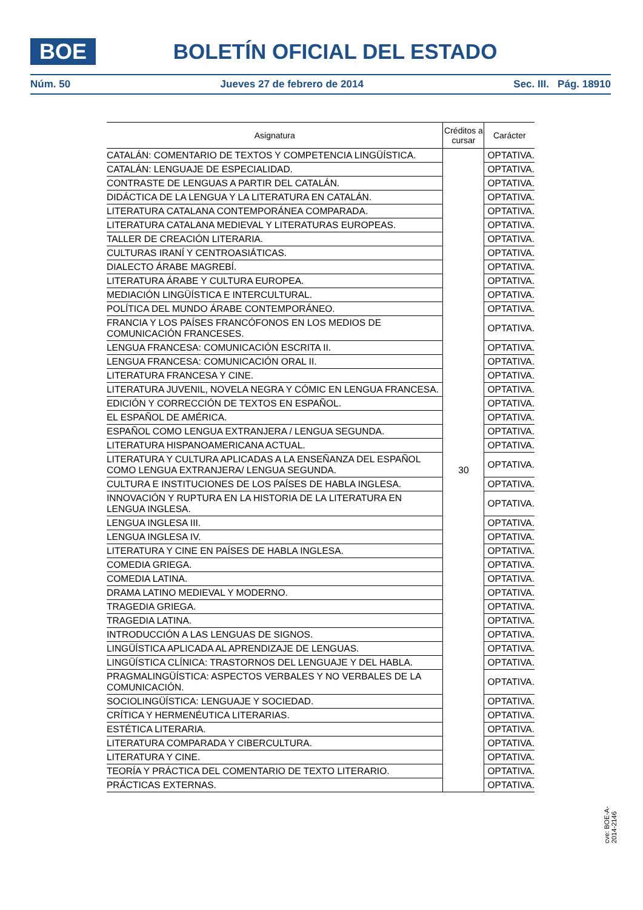BOE
BOLETÍN OFICIAL DEL ESTADO
Núm. 50 Jueves 27 de febrero de 2014 Sec. III. Pág. 18910
| Asignatura | Créditos a cursar | Carácter |
| --- | --- | --- |
| CATALÁN: COMENTARIO DE TEXTOS Y COMPETENCIA LINGÜÍSTICA. | 30 | OPTATIVA. |
| CATALÁN: LENGUAJE DE ESPECIALIDAD. | | OPTATIVA. |
| CONTRASTE DE LENGUAS A PARTIR DEL CATALÁN. | | OPTATIVA. |
| DIDÁCTICA DE LA LENGUA Y LA LITERATURA EN CATALÁN. | | OPTATIVA. |
| LITERATURA CATALANA CONTEMPORÁNEA COMPARADA. | | OPTATIVA. |
| LITERATURA CATALANA MEDIEVAL Y LITERATURAS EUROPEAS. | | OPTATIVA. |
| TALLER DE CREACIÓN LITERARIA. | | OPTATIVA. |
| CULTURAS IRANÍ Y CENTROASIÁTICAS. | | OPTATIVA. |
| DIALECTO ÁRABE MAGREBÍ. | | OPTATIVA. |
| LITERATURA ÁRABE Y CULTURA EUROPEA. | | OPTATIVA. |
| MEDIACIÓN LINGÜÍSTICA E INTERCULTURAL. | | OPTATIVA. |
| POLÍTICA DEL MUNDO ÁRABE CONTEMPORÁNEO. | | OPTATIVA. |
| FRANCIA Y LOS PAÍSES FRANCÓFONOS EN LOS MEDIOS DE COMUNICACIÓN FRANCESES. | | OPTATIVA. |
| LENGUA FRANCESA: COMUNICACIÓN ESCRITA II. | | OPTATIVA. |
| LENGUA FRANCESA: COMUNICACIÓN ORAL II. | | OPTATIVA. |
| LITERATURA FRANCESA Y CINE. | | OPTATIVA. |
| LITERATURA JUVENIL, NOVELA NEGRA Y CÓMIC EN LENGUA FRANCESA. | | OPTATIVA. |
| EDICIÓN Y CORRECCIÓN DE TEXTOS EN ESPAÑOL. | | OPTATIVA. |
| EL ESPAÑOL DE AMÉRICA. | | OPTATIVA. |
| ESPAÑOL COMO LENGUA EXTRANJERA / LENGUA SEGUNDA. | | OPTATIVA. |
| LITERATURA HISPANOAMERICANA ACTUAL. | | OPTATIVA. |
| LITERATURA Y CULTURA APLICADAS A LA ENSEÑANZA DEL ESPAÑOL COMO LENGUA EXTRANJERA/ LENGUA SEGUNDA. | | OPTATIVA. |
| CULTURA E INSTITUCIONES DE LOS PAÍSES DE HABLA INGLESA. | | OPTATIVA. |
| INNOVACIÓN Y RUPTURA EN LA HISTORIA DE LA LITERATURA EN LENGUA INGLESA. | | OPTATIVA. |
| LENGUA INGLESA III. | | OPTATIVA. |
| LENGUA INGLESA IV. | | OPTATIVA. |
| LITERATURA Y CINE EN PAÍSES DE HABLA INGLESA. | | OPTATIVA. |
| COMEDIA GRIEGA. | | OPTATIVA. |
| COMEDIA LATINA. | | OPTATIVA. |
| DRAMA LATINO MEDIEVAL Y MODERNO. | | OPTATIVA. |
| TRAGEDIA GRIEGA. | | OPTATIVA. |
| TRAGEDIA LATINA. | | OPTATIVA. |
| INTRODUCCIÓN A LAS LENGUAS DE SIGNOS. | | OPTATIVA. |
| LINGÜÍSTICA APLICADA AL APRENDIZAJE DE LENGUAS. | | OPTATIVA. |
| LINGÜÍSTICA CLÍNICA: TRASTORNOS DEL LENGUAJE Y DEL HABLA. | | OPTATIVA. |
| PRAGMALINGÜÍSTICA: ASPECTOS VERBALES Y NO VERBALES DE LA COMUNICACIÓN. | | OPTATIVA. |
| SOCIOLINGÜÍSTICA: LENGUAJE Y SOCIEDAD. | | OPTATIVA. |
| CRÍTICA Y HERMENÉUTICA LITERARIAS. | | OPTATIVA. |
| ESTÉTICA LITERARIA. | | OPTATIVA. |
| LITERATURA COMPARADA Y CIBERCULTURA. | | OPTATIVA. |
| LITERATURA Y CINE. | | OPTATIVA. |
| TEORÍA Y PRÁCTICA DEL COMENTARIO DE TEXTO LITERARIO. | | OPTATIVA. |
| PRÁCTICAS EXTERNAS. | | OPTATIVA. |
cve: BOE-A-2014-2146